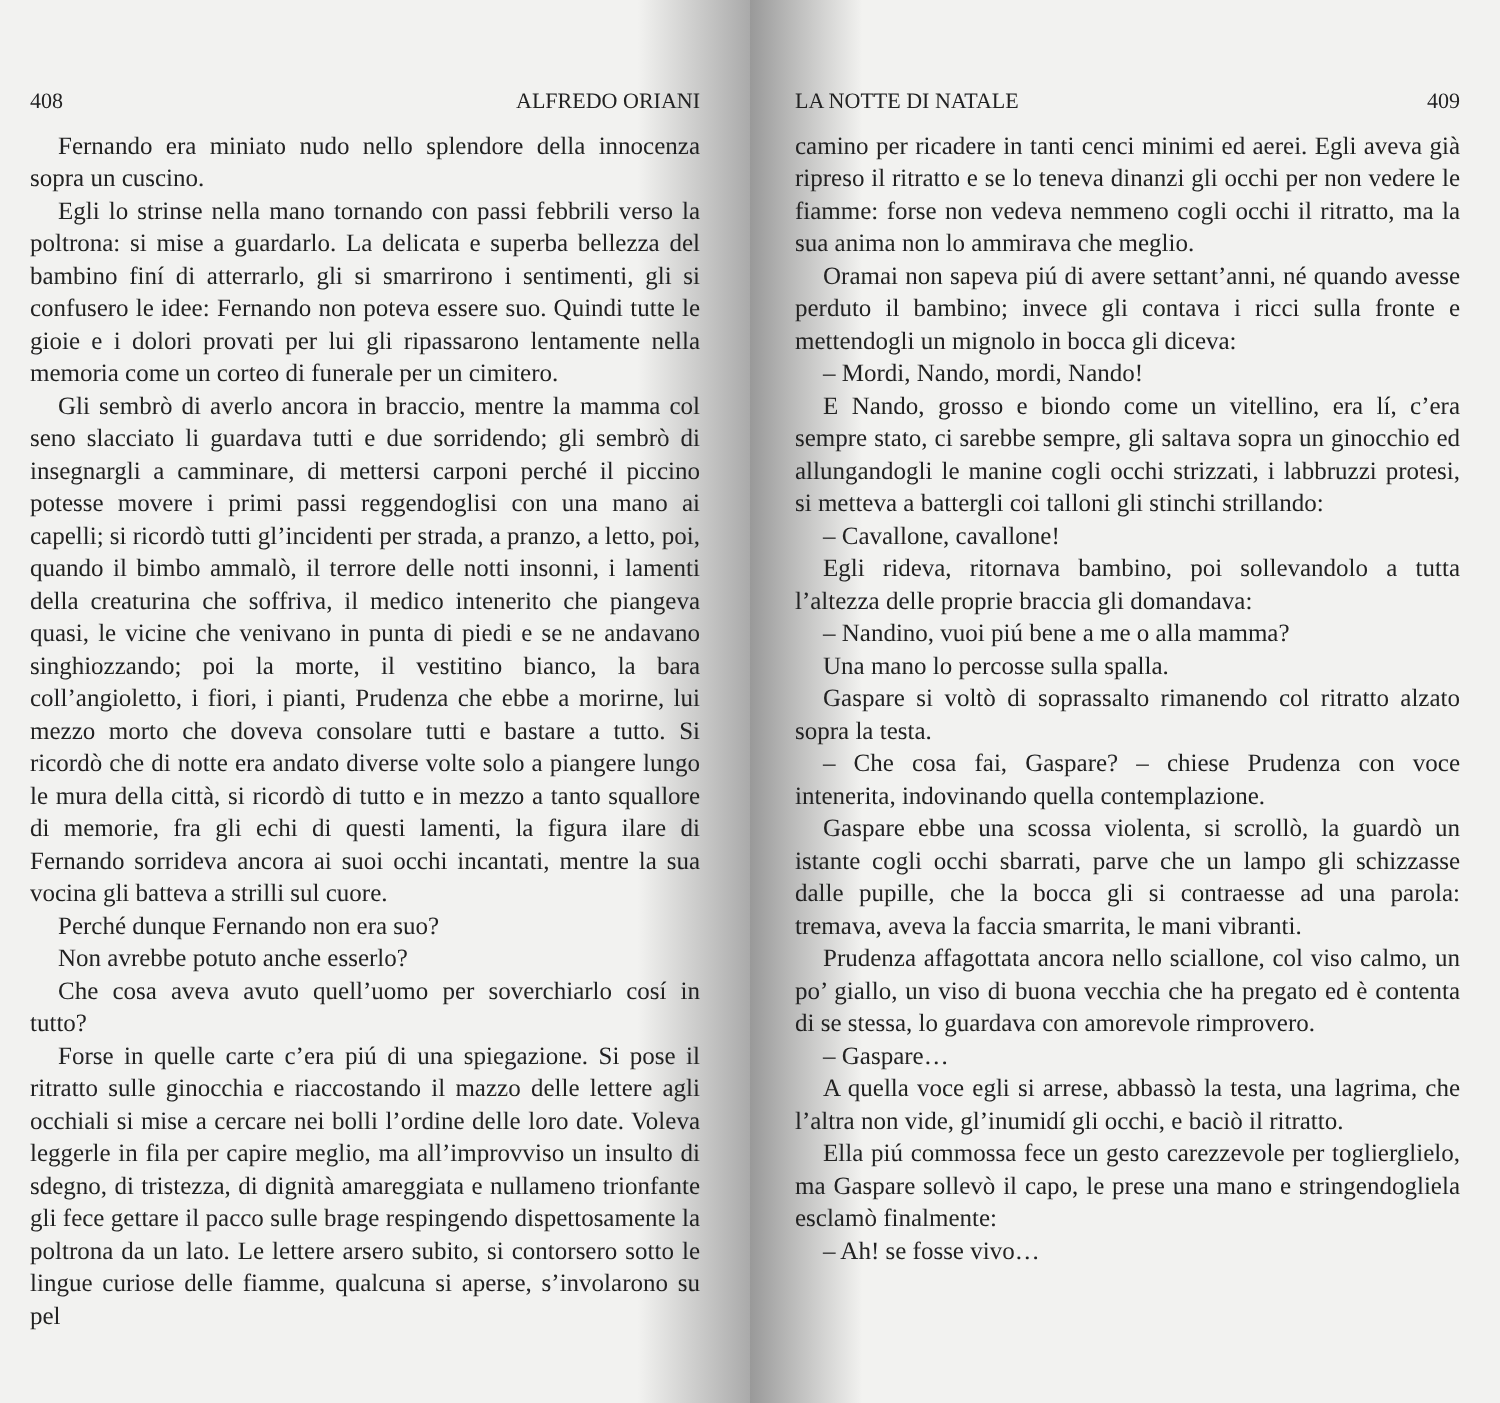408 ALFREDO ORIANI
Fernando era miniato nudo nello splendore della innocenza sopra un cuscino.
Egli lo strinse nella mano tornando con passi febbrili verso la poltrona: si mise a guardarlo. La delicata e superba bellezza del bambino finí di atterrarlo, gli si smarrirono i sentimenti, gli si confusero le idee: Fernando non poteva essere suo. Quindi tutte le gioie e i dolori provati per lui gli ripassarono lentamente nella memoria come un corteo di funerale per un cimitero.
Gli sembrò di averlo ancora in braccio, mentre la mamma col seno slacciato li guardava tutti e due sorridendo; gli sembrò di insegnargli a camminare, di mettersi carponi perché il piccino potesse movere i primi passi reggendoglisi con una mano ai capelli; si ricordò tutti gl’incidenti per strada, a pranzo, a letto, poi, quando il bimbo ammalò, il terrore delle notti insonni, i lamenti della creaturina che soffriva, il medico intenerito che piangeva quasi, le vicine che venivano in punta di piedi e se ne andavano singhiozzando; poi la morte, il vestitino bianco, la bara coll’angioletto, i fiori, i pianti, Prudenza che ebbe a morirne, lui mezzo morto che doveva consolare tutti e bastare a tutto. Si ricordò che di notte era andato diverse volte solo a piangere lungo le mura della città, si ricordò di tutto e in mezzo a tanto squallore di memorie, fra gli echi di questi lamenti, la figura ilare di Fernando sorrideva ancora ai suoi occhi incantati, mentre la sua vocina gli batteva a strilli sul cuore.
Perché dunque Fernando non era suo?
Non avrebbe potuto anche esserlo?
Che cosa aveva avuto quell’uomo per soverchiarlo cosí in tutto?
Forse in quelle carte c’era piú di una spiegazione. Si pose il ritratto sulle ginocchia e riaccostando il mazzo delle lettere agli occhiali si mise a cercare nei bolli l’ordine delle loro date. Voleva leggerle in fila per capire meglio, ma all’improvviso un insulto di sdegno, di tristezza, di dignità amareggiata e nullameno trionfante gli fece gettare il pacco sulle brage respingendo dispettosamente la poltrona da un lato. Le lettere arsero subito, si contorsero sotto le lingue curiose delle fiamme, qualcuna si aperse, s’involarono su pel
LA NOTTE DI NATALE 409
camino per ricadere in tanti cenci minimi ed aerei. Egli aveva già ripreso il ritratto e se lo teneva dinanzi gli occhi per non vedere le fiamme: forse non vedeva nemmeno cogli occhi il ritratto, ma la sua anima non lo ammirava che meglio.
Oramai non sapeva piú di avere settant’anni, né quando avesse perduto il bambino; invece gli contava i ricci sulla fronte e mettendogli un mignolo in bocca gli diceva:
– Mordi, Nando, mordi, Nando!
E Nando, grosso e biondo come un vitellino, era lí, c’era sempre stato, ci sarebbe sempre, gli saltava sopra un ginocchio ed allungandogli le manine cogli occhi strizzati, i labbruzzi protesi, si metteva a battergli coi talloni gli stinchi strillando:
– Cavallone, cavallone!
Egli rideva, ritornava bambino, poi sollevandolo a tutta l’altezza delle proprie braccia gli domandava:
– Nandino, vuoi piú bene a me o alla mamma?
Una mano lo percosse sulla spalla.
Gaspare si voltò di soprassalto rimanendo col ritratto alzato sopra la testa.
– Che cosa fai, Gaspare? – chiese Prudenza con voce intenerita, indovinando quella contemplazione.
Gaspare ebbe una scossa violenta, si scrollò, la guardò un istante cogli occhi sbarrati, parve che un lampo gli schizzasse dalle pupille, che la bocca gli si contraesse ad una parola: tremava, aveva la faccia smarrita, le mani vibranti.
Prudenza affagottata ancora nello sciallone, col viso calmo, un po’ giallo, un viso di buona vecchia che ha pregato ed è contenta di se stessa, lo guardava con amorevole rimprovero.
– Gaspare…
A quella voce egli si arrese, abbassò la testa, una lagrima, che l’altra non vide, gl’inumidí gli occhi, e baciò il ritratto.
Ella piú commossa fece un gesto carezzevole per toglierglielo, ma Gaspare sollevò il capo, le prese una mano e stringendogliela esclamò finalmente:
– Ah! se fosse vivo…